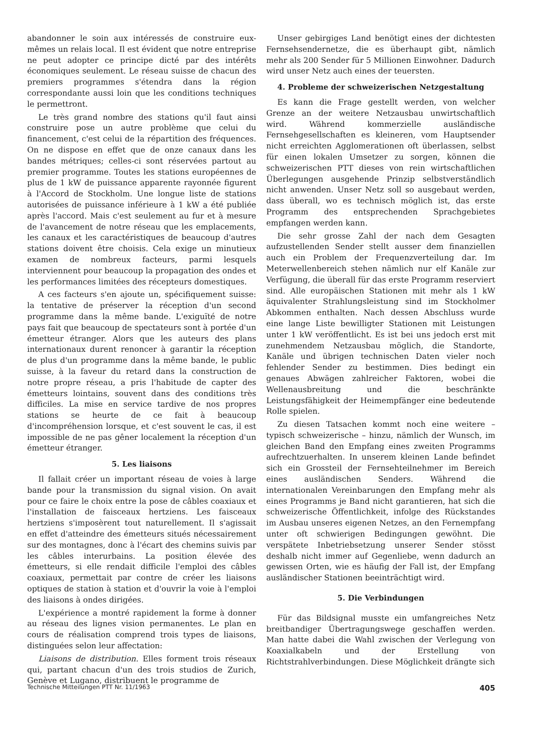abandonner le soin aux intéressés de construire eux-mêmes un relais local. Il est évident que notre entreprise ne peut adopter ce principe dicté par des intérêts économiques seulement. Le réseau suisse de chacun des premiers programmes s'étendra dans la région correspondante aussi loin que les conditions techniques le permettront.
Le très grand nombre des stations qu'il faut ainsi construire pose un autre problème que celui du financement, c'est celui de la répartition des fréquences. On ne dispose en effet que de onze canaux dans les bandes métriques; celles-ci sont réservées partout au premier programme. Toutes les stations européennes de plus de 1 kW de puissance apparente rayonnée figurent à l'Accord de Stockholm. Une longue liste de stations autorisées de puissance inférieure à 1 kW a été publiée après l'accord. Mais c'est seulement au fur et à mesure de l'avancement de notre réseau que les emplacements, les canaux et les caractéristiques de beaucoup d'autres stations doivent être choisis. Cela exige un minutieux examen de nombreux facteurs, parmi lesquels interviennent pour beaucoup la propagation des ondes et les performances limitées des récepteurs domestiques.
A ces facteurs s'en ajoute un, spécifiquement suisse: la tentative de préserver la réception d'un second programme dans la même bande. L'exiguïté de notre pays fait que beaucoup de spectateurs sont à portée d'un émetteur étranger. Alors que les auteurs des plans internationaux durent renoncer à garantir la réception de plus d'un programme dans la même bande, le public suisse, à la faveur du retard dans la construction de notre propre réseau, a pris l'habitude de capter des émetteurs lointains, souvent dans des conditions très difficiles. La mise en service tardive de nos propres stations se heurte de ce fait à beaucoup d'incompréhension lorsque, et c'est souvent le cas, il est impossible de ne pas gêner localement la réception d'un émetteur étranger.
5. Les liaisons
Il fallait créer un important réseau de voies à large bande pour la transmission du signal vision. On avait pour ce faire le choix entre la pose de câbles coaxiaux et l'installation de faisceaux hertziens. Les faisceaux hertziens s'imposèrent tout naturellement. Il s'agissait en effet d'atteindre des émetteurs situés nécessairement sur des montagnes, donc à l'écart des chemins suivis par les câbles interurbains. La position élevée des émetteurs, si elle rendait difficile l'emploi des câbles coaxiaux, permettait par contre de créer les liaisons optiques de station à station et d'ouvrir la voie à l'emploi des liaisons à ondes dirigées.
L'expérience a montré rapidement la forme à donner au réseau des lignes vision permanentes. Le plan en cours de réalisation comprend trois types de liaisons, distinguées selon leur affectation:
Liaisons de distribution. Elles forment trois réseaux qui, partant chacun d'un des trois studios de Zurich, Genève et Lugano, distribuent le programme de
Unser gebirgiges Land benötigt eines der dichtesten Fernsehsendernetze, die es überhaupt gibt, nämlich mehr als 200 Sender für 5 Millionen Einwohner. Dadurch wird unser Netz auch eines der teuersten.
4. Probleme der schweizerischen Netzgestaltung
Es kann die Frage gestellt werden, von welcher Grenze an der weitere Netzausbau unwirtschaftlich wird. Während kommerzielle ausländische Fernsehgesellschaften es kleineren, vom Hauptsender nicht erreichten Agglomerationen oft überlassen, selbst für einen lokalen Umsetzer zu sorgen, können die schweizerischen PTT dieses von rein wirtschaftlichen Überlegungen ausgehende Prinzip selbstverständlich nicht anwenden. Unser Netz soll so ausgebaut werden, dass überall, wo es technisch möglich ist, das erste Programm des entsprechenden Sprachgebietes empfangen werden kann.
Die sehr grosse Zahl der nach dem Gesagten aufzustellenden Sender stellt ausser dem finanziellen auch ein Problem der Frequenzverteilung dar. Im Meterwellenbereich stehen nämlich nur elf Kanäle zur Verfügung, die überall für das erste Programm reserviert sind. Alle europäischen Stationen mit mehr als 1 kW äquivalenter Strahlungsleistung sind im Stockholmer Abkommen enthalten. Nach dessen Abschluss wurde eine lange Liste bewilligter Stationen mit Leistungen unter 1 kW veröffentlicht. Es ist bei uns jedoch erst mit zunehmendem Netzausbau möglich, die Standorte, Kanäle und übrigen technischen Daten vieler noch fehlender Sender zu bestimmen. Dies bedingt ein genaues Abwägen zahlreicher Faktoren, wobei die Wellenausbreitung und die beschränkte Leistungsfähigkeit der Heimempfänger eine bedeutende Rolle spielen.
Zu diesen Tatsachen kommt noch eine weitere – typisch schweizerische – hinzu, nämlich der Wunsch, im gleichen Band den Empfang eines zweiten Programms aufrechtzuerhalten. In unserem kleinen Lande befindet sich ein Grossteil der Fernsehteilnehmer im Bereich eines ausländischen Senders. Während die internationalen Vereinbarungen den Empfang mehr als eines Programms je Band nicht garantieren, hat sich die schweizerische Öffentlichkeit, infolge des Rückstandes im Ausbau unseres eigenen Netzes, an den Fernempfang unter oft schwierigen Bedingungen gewöhnt. Die verspätete Inbetriebsetzung unserer Sender stösst deshalb nicht immer auf Gegenliebe, wenn dadurch an gewissen Orten, wie es häufig der Fall ist, der Empfang ausländischer Stationen beeinträchtigt wird.
5. Die Verbindungen
Für das Bildsignal musste ein umfangreiches Netz breitbandiger Übertragungswege geschaffen werden. Man hatte dabei die Wahl zwischen der Verlegung von Koaxialkabeln und der Erstellung von Richtstrahlverbindungen. Diese Möglichkeit drängte sich
Technische Mitteilungen PTT Nr. 11/1963 405